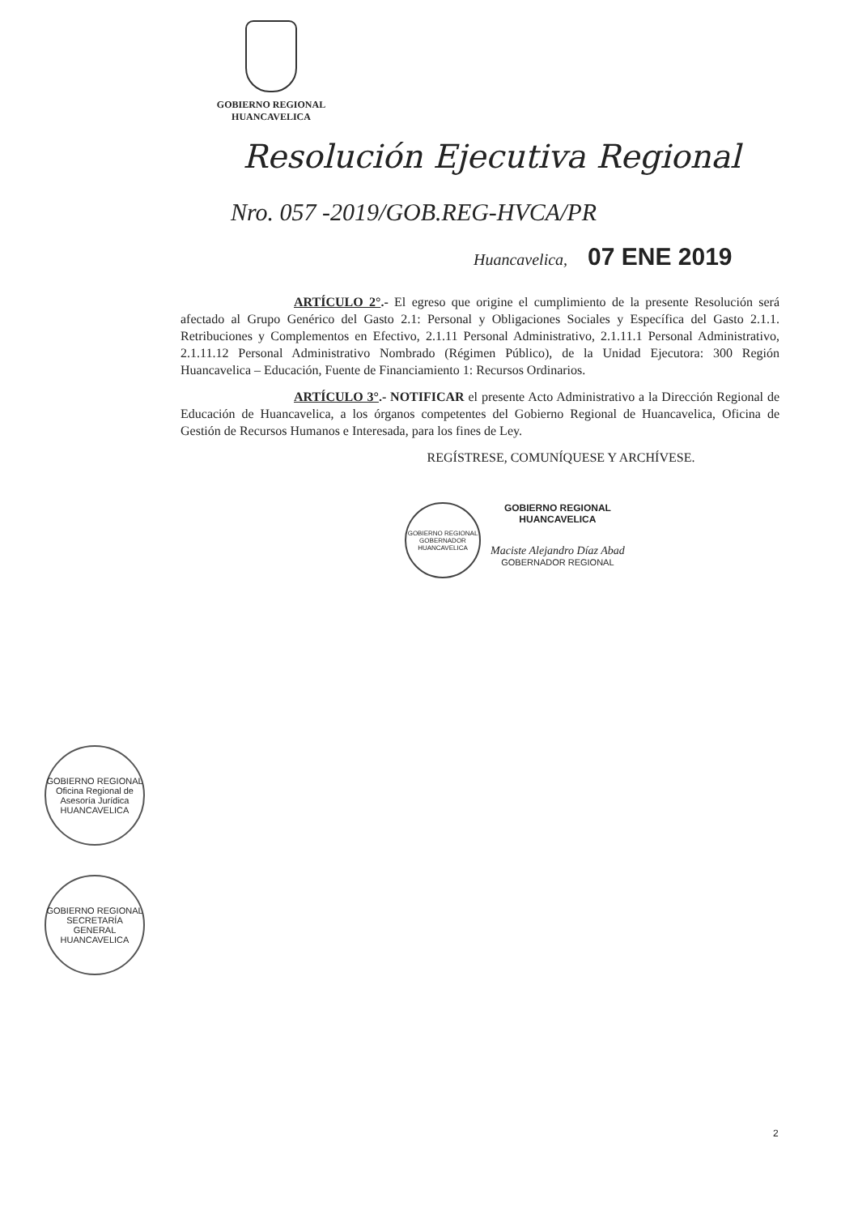GOBIERNO REGIONAL
HUANCAVELICA
Resolución Ejecutiva Regional
Nro. 057 -2019/GOB.REG-HVCA/PR
Huancavelica, 07 ENE 2019
ARTÍCULO 2°.- El egreso que origine el cumplimiento de la presente Resolución será afectado al Grupo Genérico del Gasto 2.1: Personal y Obligaciones Sociales y Específica del Gasto 2.1.1. Retribuciones y Complementos en Efectivo, 2.1.11 Personal Administrativo, 2.1.11.1 Personal Administrativo, 2.1.11.12 Personal Administrativo Nombrado (Régimen Público), de la Unidad Ejecutora: 300 Región Huancavelica – Educación, Fuente de Financiamiento 1: Recursos Ordinarios.
ARTÍCULO 3°.- NOTIFICAR el presente Acto Administrativo a la Dirección Regional de Educación de Huancavelica, a los órganos competentes del Gobierno Regional de Huancavelica, Oficina de Gestión de Recursos Humanos e Interesada, para los fines de Ley.
REGÍSTRESE, COMUNÍQUESE Y ARCHÍVESE.
GOBIERNO REGIONAL
GOBERNADOR
HUANCAVELICA
GOBIERNO REGIONAL
HUANCAVELICA
Maciste Alejandro Díaz Abad
GOBERNADOR REGIONAL
GOBIERNO REGIONAL
Oficina Regional de Asesoría Jurídica
HUANCAVELICA
GOBIERNO REGIONAL
SECRETARÍA GENERAL
HUANCAVELICA
2